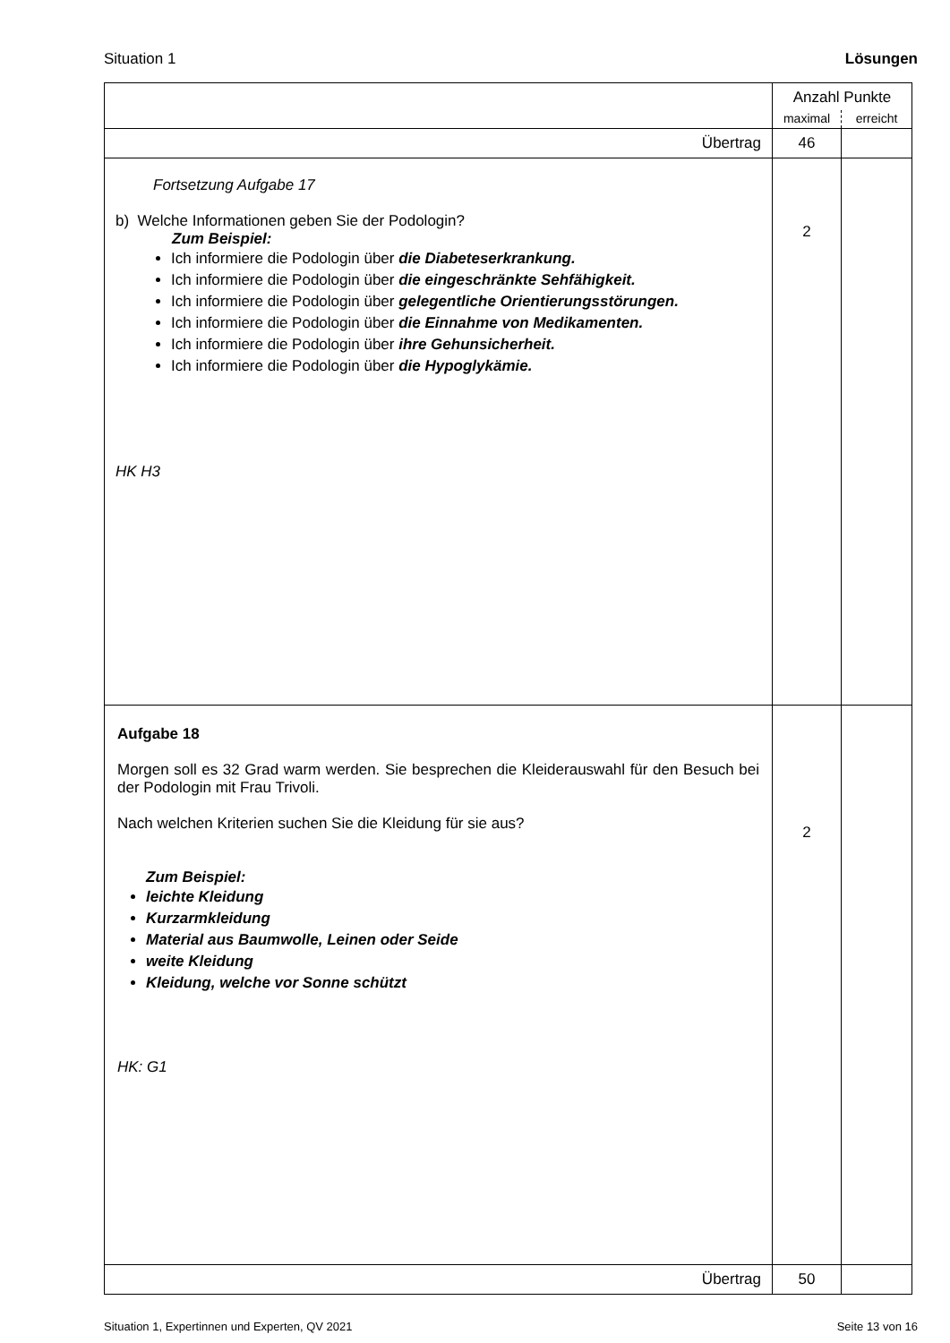Situation 1 Lösungen
| | Anzahl Punkte | |
| | maximal | erreicht |
| Übertrag | 46 | |
| Fortsetzung Aufgabe 17 b) Welche Informationen geben Sie der Podologin? Zum Beispiel: Ich informiere die Podologin über die Diabeteserkrankung. Ich informiere die Podologin über die eingeschränkte Sehfähigkeit. Ich informiere die Podologin über gelegentliche Orientierungsstörungen. Ich informiere die Podologin über die Einnahme von Medikamenten. Ich informiere die Podologin über ihre Gehunsicherheit. Ich informiere die Podologin über die Hypoglykämie. HK H3 | 2 | |
| Aufgabe 18 Morgen soll es 32 Grad warm werden. Sie besprechen die Kleiderauswahl für den Besuch bei der Podologin mit Frau Trivoli. Nach welchen Kriterien suchen Sie die Kleidung für sie aus? Zum Beispiel: leichte Kleidung Kurzarmkleidung Material aus Baumwolle, Leinen oder Seide weite Kleidung Kleidung, welche vor Sonne schützt HK: G1 | 2 | |
| Übertrag | 50 | |
Situation 1, Expertinnen und Experten, QV 2021 Seite 13 von 16